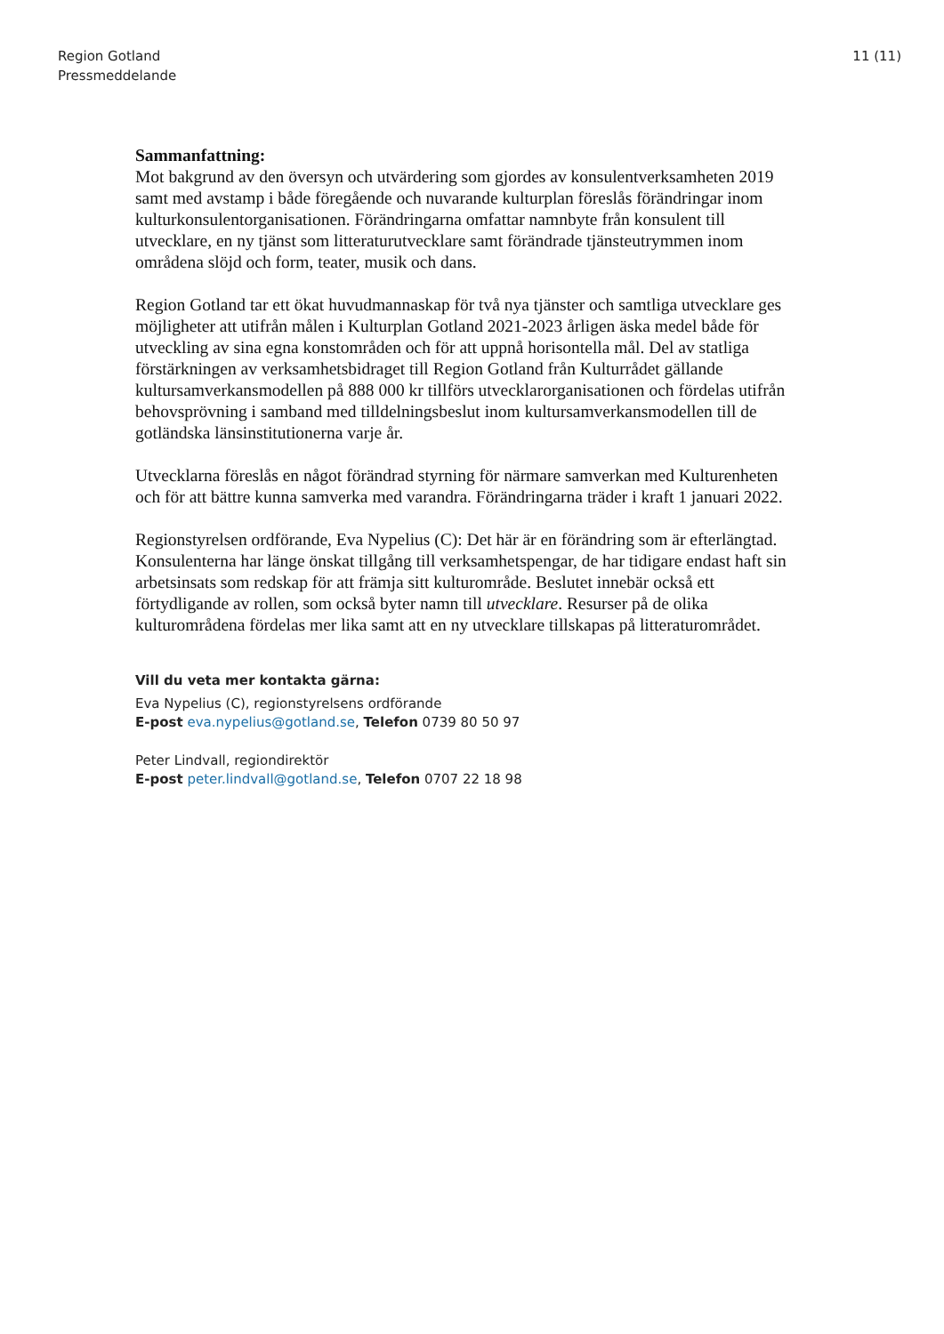Region Gotland
Pressmeddelande
11 (11)
Sammanfattning:
Mot bakgrund av den översyn och utvärdering som gjordes av konsulentverksamheten 2019 samt med avstamp i både föregående och nuvarande kulturplan föreslås förändringar inom kulturkonsulentorganisationen. Förändringarna omfattar namnbyte från konsulent till utvecklare, en ny tjänst som litteraturutvecklare samt förändrade tjänsteutrymmen inom områdena slöjd och form, teater, musik och dans.
Region Gotland tar ett ökat huvudmannaskap för två nya tjänster och samtliga utvecklare ges möjligheter att utifrån målen i Kulturplan Gotland 2021-2023 årligen äska medel både för utveckling av sina egna konstområden och för att uppnå horisontella mål. Del av statliga förstärkningen av verksamhetsbidraget till Region Gotland från Kulturrådet gällande kultursamverkansmodellen på 888 000 kr tillförs utvecklarorganisationen och fördelas utifrån behovsprövning i samband med tilldelningsbeslut inom kultursamverkansmodellen till de gotländska länsinstitutionerna varje år.
Utvecklarna föreslås en något förändrad styrning för närmare samverkan med Kulturenheten och för att bättre kunna samverka med varandra. Förändringarna träder i kraft 1 januari 2022.
Regionstyrelsen ordförande, Eva Nypelius (C): Det här är en förändring som är efterlängtad. Konsulenterna har länge önskat tillgång till verksamhetspengar, de har tidigare endast haft sin arbetsinsats som redskap för att främja sitt kulturområde. Beslutet innebär också ett förtydligande av rollen, som också byter namn till utvecklare. Resurser på de olika kulturområdena fördelas mer lika samt att en ny utvecklare tillskapas på litteraturområdet.
Vill du veta mer kontakta gärna:
Eva Nypelius (C), regionstyrelsens ordförande
E-post eva.nypelius@gotland.se, Telefon 0739 80 50 97
Peter Lindvall, regiondirektör
E-post peter.lindvall@gotland.se, Telefon 0707 22 18 98